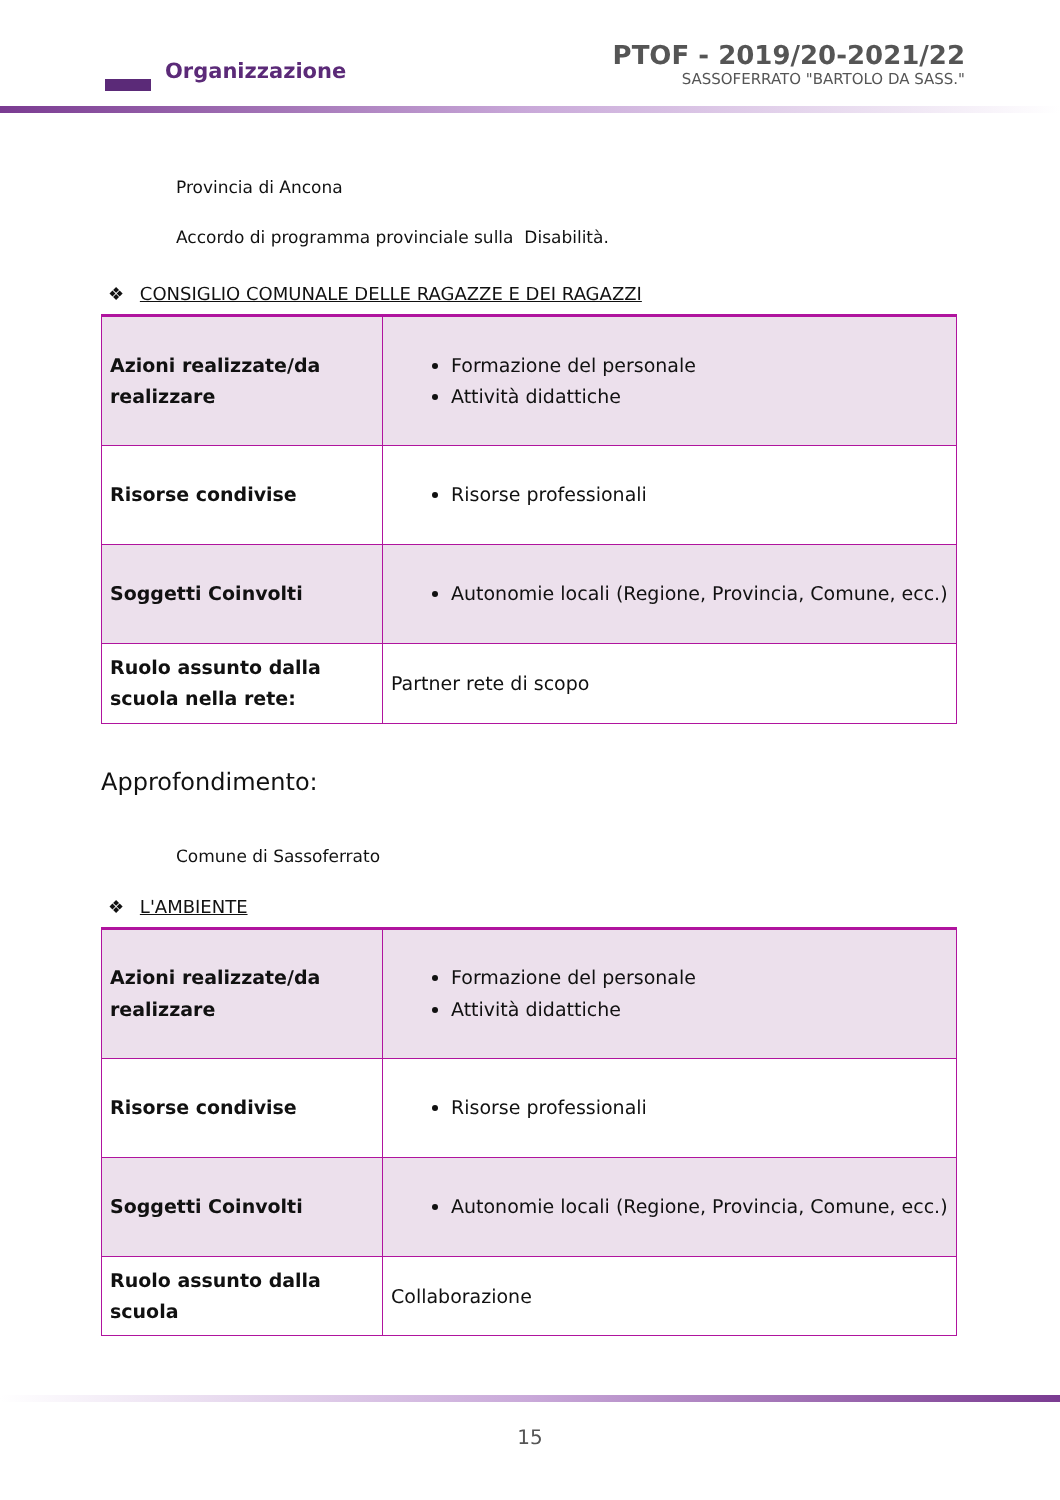Organizzazione
PTOF - 2019/20-2021/22
SASSOFERRATO "BARTOLO DA SASS."
Provincia di Ancona
Accordo di programma provinciale sulla Disabilità.
❖ CONSIGLIO COMUNALE DELLE RAGAZZE E DEI RAGAZZI
| Azioni realizzate/da realizzare | Formazione del personale Attività didattiche |
| Risorse condivise | Risorse professionali |
| Soggetti Coinvolti | Autonomie locali (Regione, Provincia, Comune, ecc.) |
| Ruolo assunto dalla scuola nella rete: | Partner rete di scopo |
Approfondimento:
Comune di Sassoferrato
❖ L'AMBIENTE
| Azioni realizzate/da realizzare | Formazione del personale Attività didattiche |
| Risorse condivise | Risorse professionali |
| Soggetti Coinvolti | Autonomie locali (Regione, Provincia, Comune, ecc.) |
| Ruolo assunto dalla scuola | Collaborazione |
15